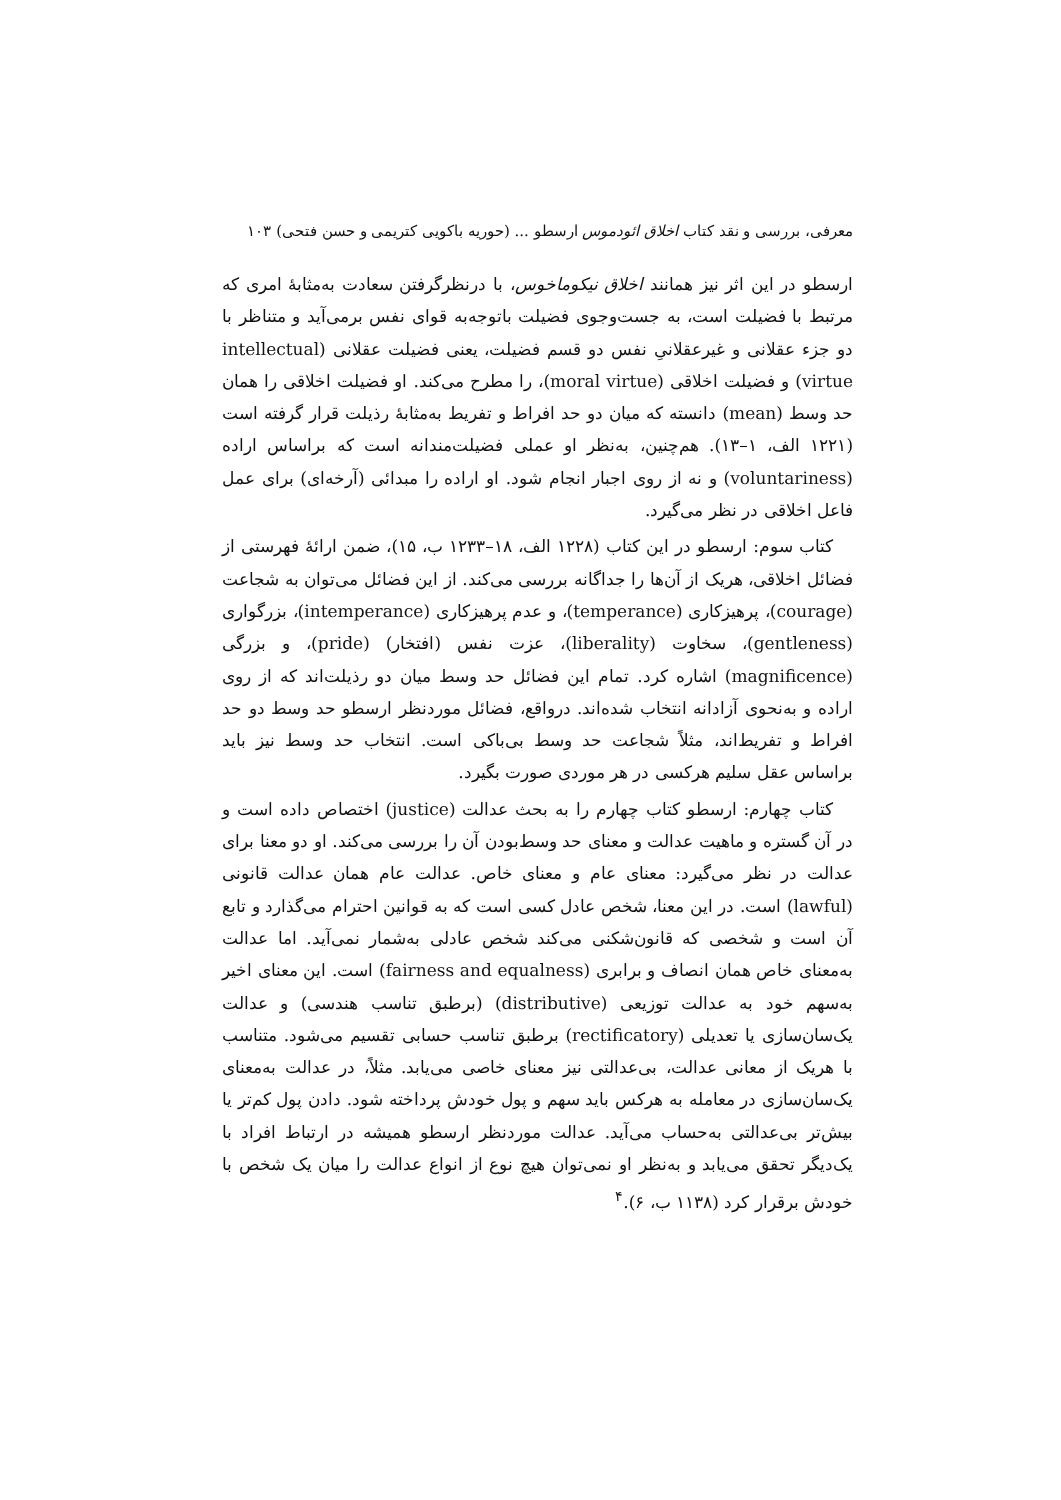معرفی، بررسی و نقد کتاب اخلاق ائودموس ارسطو ... (حوریه باکویی کتریمی و حسن فتحی) ۱۰۳
ارسطو در این اثر نیز همانند اخلاق نیکوماخوس، با درنظرگرفتن سعادت به‌مثابهٔ امری که مرتبط با فضیلت است، به جست‌وجوی فضیلت باتوجه‌به قوای نفس برمی‌آید و متناظر با دو جزء عقلانی و غیرعقلانیِ نفس دو قسم فضیلت، یعنی فضیلت عقلانی (intellectual virtue) و فضیلت اخلاقی (moral virtue)، را مطرح می‌کند. او فضیلت اخلاقی را همان حد وسط (mean) دانسته که میان دو حد افراط و تفریط به‌مثابهٔ رذیلت قرار گرفته است (۱۲۲۱ الف، ۱–۱۳). هم‌چنین، به‌نظر او عملی فضیلت‌مندانه است که براساس اراده (voluntariness) و نه از روی اجبار انجام شود. او اراده را مبدائی (آرخه‌ای) برای عمل فاعل اخلاقی در نظر می‌گیرد.
کتاب سوم: ارسطو در این کتاب (۱۲۲۸ الف، ۱۸–۱۲۳۳ ب، ۱۵)، ضمن ارائهٔ فهرستی از فضائل اخلاقی، هریک از آن‌ها را جداگانه بررسی می‌کند. از این فضائل می‌توان به شجاعت (courage)، پرهیزکاری (temperance)، و عدم پرهیزکاری (intemperance)، بزرگواری (gentleness)، سخاوت (liberality)، عزت نفس (افتخار) (pride)، و بزرگی (magnificence) اشاره کرد. تمام این فضائل حد وسط میان دو رذیلت‌اند که از روی اراده و به‌نحوی آزادانه انتخاب شده‌اند. درواقع، فضائل موردنظر ارسطو حد وسط دو حد افراط و تفریط‌اند، مثلاً شجاعت حد وسط بی‌باکی است. انتخاب حد وسط نیز باید براساس عقل سلیم هرکسی در هر موردی صورت بگیرد.
کتاب چهارم: ارسطو کتاب چهارم را به بحث عدالت (justice) اختصاص داده است و در آن گستره و ماهیت عدالت و معنای حد وسط‌بودن آن را بررسی می‌کند. او دو معنا برای عدالت در نظر می‌گیرد: معنای عام و معنای خاص. عدالت عام همان عدالت قانونی (lawful) است. در این معنا، شخص عادل کسی است که به قوانین احترام می‌گذارد و تابع آن است و شخصی که قانون‌شکنی می‌کند شخص عادلی به‌شمار نمی‌آید. اما عدالت به‌معنای خاص همان انصاف و برابری (fairness and equalness) است. این معنای اخیر به‌سهم خود به عدالت توزیعی (distributive) (برطبق تناسب هندسی) و عدالت یک‌سان‌سازی یا تعدیلی (rectificatory) برطبق تناسب حسابی تقسیم می‌شود. متناسب با هریک از معانی عدالت، بی‌عدالتی نیز معنای خاصی می‌یابد. مثلاً، در عدالت به‌معنای یک‌سان‌سازی در معامله به هرکس باید سهم و پول خودش پرداخته شود. دادن پول کم‌تر یا بیش‌تر بی‌عدالتی به‌حساب می‌آید. عدالت موردنظر ارسطو همیشه در ارتباط افراد با یک‌دیگر تحقق می‌یابد و به‌نظر او نمی‌توان هیچ نوع از انواع عدالت را میان یک شخص با خودش برقرار کرد (۱۱۳۸ ب، ۶).<sup>۴</sup>